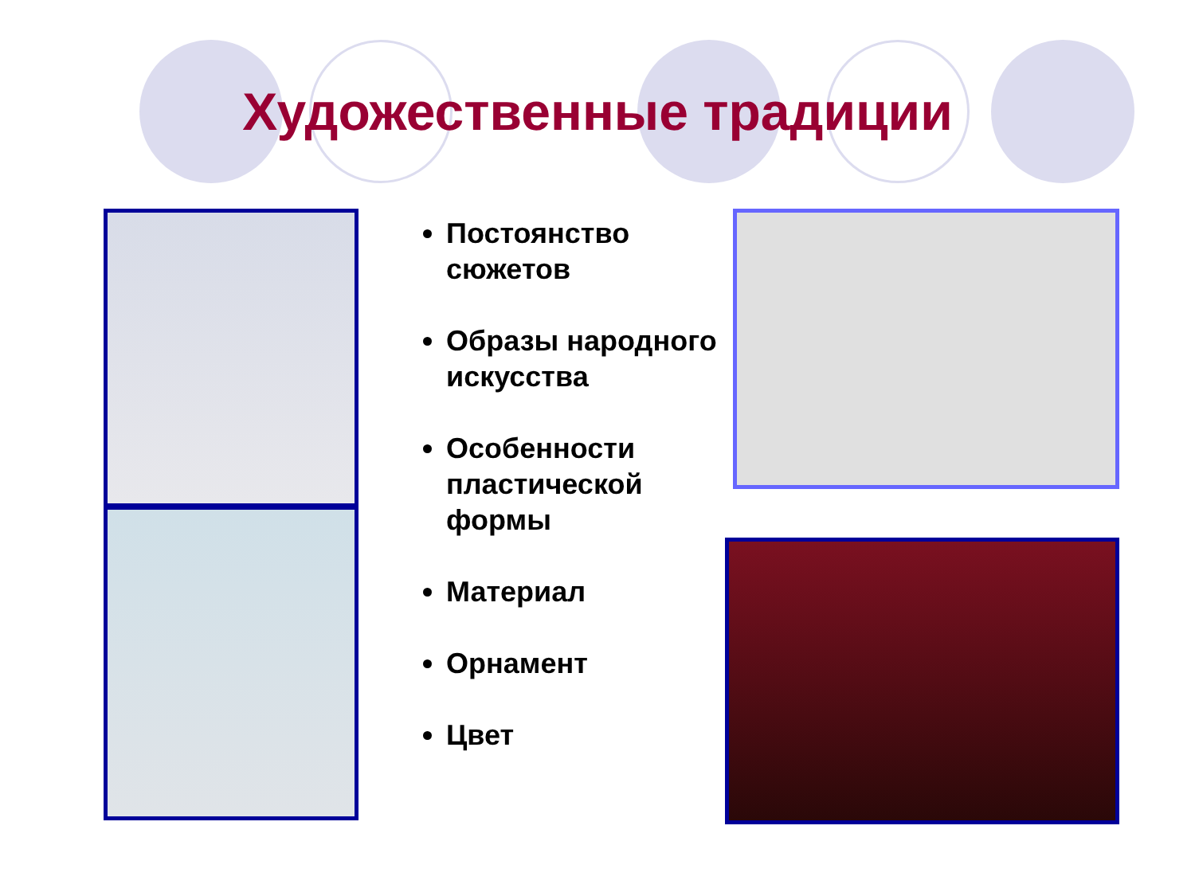Художественные традиции
Постоянство сюжетов
Образы народного искусства
Особенности пластической формы
Материал
Орнамент
Цвет